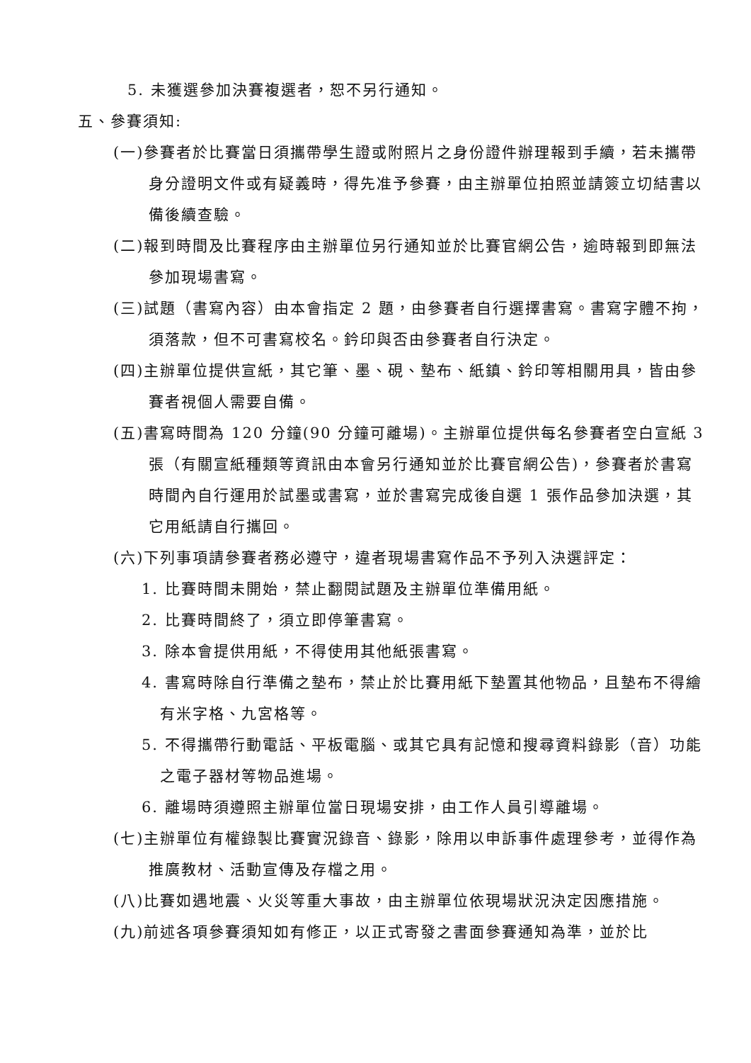5. 未獲選參加決賽複選者，恕不另行通知。
五、參賽須知:
(一)參賽者於比賽當日須攜帶學生證或附照片之身份證件辦理報到手續，若未攜帶身分證明文件或有疑義時，得先准予參賽，由主辦單位拍照並請簽立切結書以備後續查驗。
(二)報到時間及比賽程序由主辦單位另行通知並於比賽官網公告，逾時報到即無法參加現場書寫。
(三)試題（書寫內容）由本會指定 2 題，由參賽者自行選擇書寫。書寫字體不拘，須落款，但不可書寫校名。鈐印與否由參賽者自行決定。
(四)主辦單位提供宣紙，其它筆、墨、硯、墊布、紙鎮、鈐印等相關用具，皆由參賽者視個人需要自備。
(五)書寫時間為 120 分鐘(90 分鐘可離場)。主辦單位提供每名參賽者空白宣紙 3 張（有關宣紙種類等資訊由本會另行通知並於比賽官網公告)，參賽者於書寫時間內自行運用於試墨或書寫，並於書寫完成後自選 1 張作品參加決選，其它用紙請自行攜回。
(六)下列事項請參賽者務必遵守，違者現場書寫作品不予列入決選評定：
1. 比賽時間未開始，禁止翻閱試題及主辦單位準備用紙。
2. 比賽時間終了，須立即停筆書寫。
3. 除本會提供用紙，不得使用其他紙張書寫。
4. 書寫時除自行準備之墊布，禁止於比賽用紙下墊置其他物品，且墊布不得繪有米字格、九宮格等。
5. 不得攜帶行動電話、平板電腦、或其它具有記憶和搜尋資料錄影（音）功能之電子器材等物品進場。
6. 離場時須遵照主辦單位當日現場安排，由工作人員引導離場。
(七)主辦單位有權錄製比賽實況錄音、錄影，除用以申訴事件處理參考，並得作為推廣教材、活動宣傳及存檔之用。
(八)比賽如遇地震、火災等重大事故，由主辦單位依現場狀況決定因應措施。
(九)前述各項參賽須知如有修正，以正式寄發之書面參賽通知為準，並於比